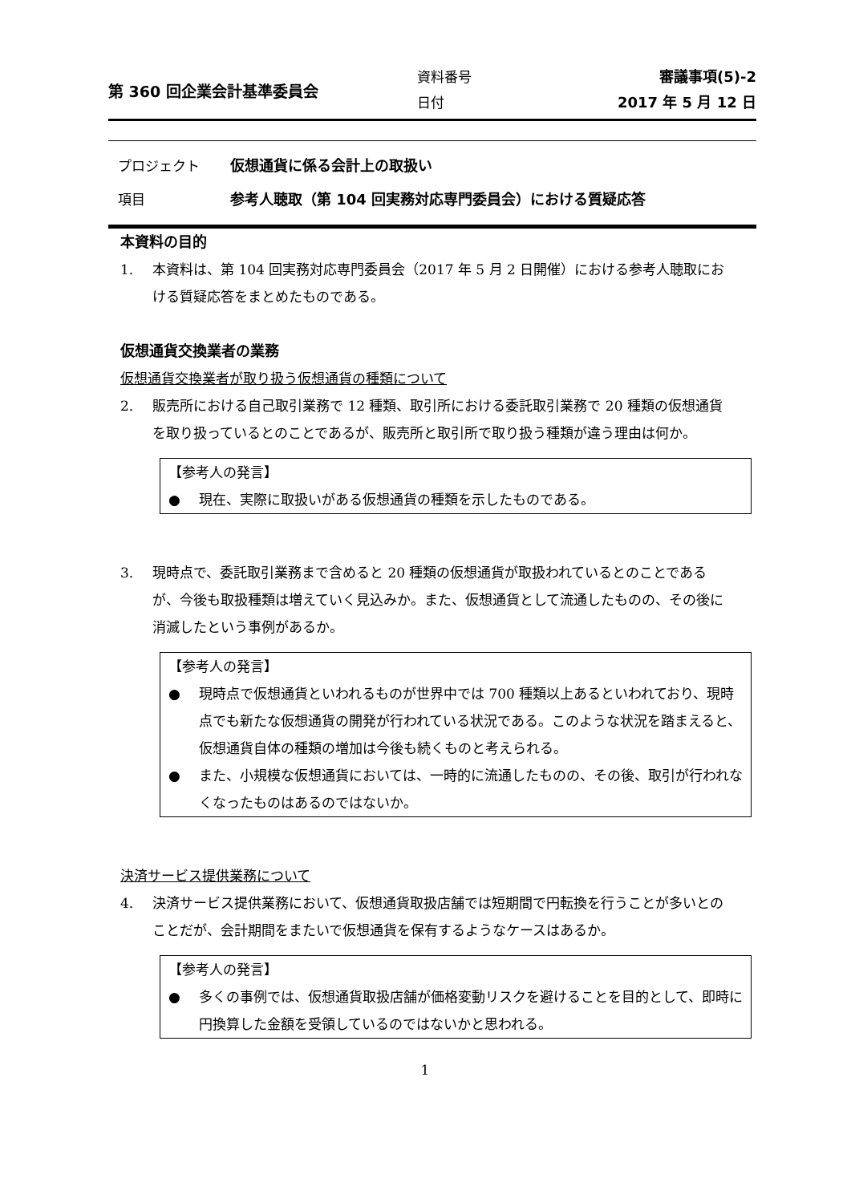第 360 回企業会計基準委員会
資料番号
日付
審議事項(5)-2
2017 年 5 月 12 日
プロジェクト 仮想通貨に係る会計上の取扱い
項目 参考人聴取（第 104 回実務対応専門委員会）における質疑応答
本資料の目的
1. 本資料は、第 104 回実務対応専門委員会（2017 年 5 月 2 日開催）における参考人聴取における質疑応答をまとめたものである。
仮想通貨交換業者の業務
仮想通貨交換業者が取り扱う仮想通貨の種類について
2. 販売所における自己取引業務で 12 種類、取引所における委託取引業務で 20 種類の仮想通貨を取り扱っているとのことであるが、販売所と取引所で取り扱う種類が違う理由は何か。
【参考人の発言】
● 現在、実際に取扱いがある仮想通貨の種類を示したものである。
3. 現時点で、委託取引業務まで含めると 20 種類の仮想通貨が取扱われているとのことであるが、今後も取扱種類は増えていく見込みか。また、仮想通貨として流通したものの、その後に消滅したという事例があるか。
【参考人の発言】
● 現時点で仮想通貨といわれるものが世界中では 700 種類以上あるといわれており、現時点でも新たな仮想通貨の開発が行われている状況である。このような状況を踏まえると、仮想通貨自体の種類の増加は今後も続くものと考えられる。
● また、小規模な仮想通貨においては、一時的に流通したものの、その後、取引が行われなくなったものはあるのではないか。
決済サービス提供業務について
4. 決済サービス提供業務において、仮想通貨取扱店舗では短期間で円転換を行うことが多いとのことだが、会計期間をまたいで仮想通貨を保有するようなケースはあるか。
【参考人の発言】
● 多くの事例では、仮想通貨取扱店舗が価格変動リスクを避けることを目的として、即時に円換算した金額を受領しているのではないかと思われる。
1